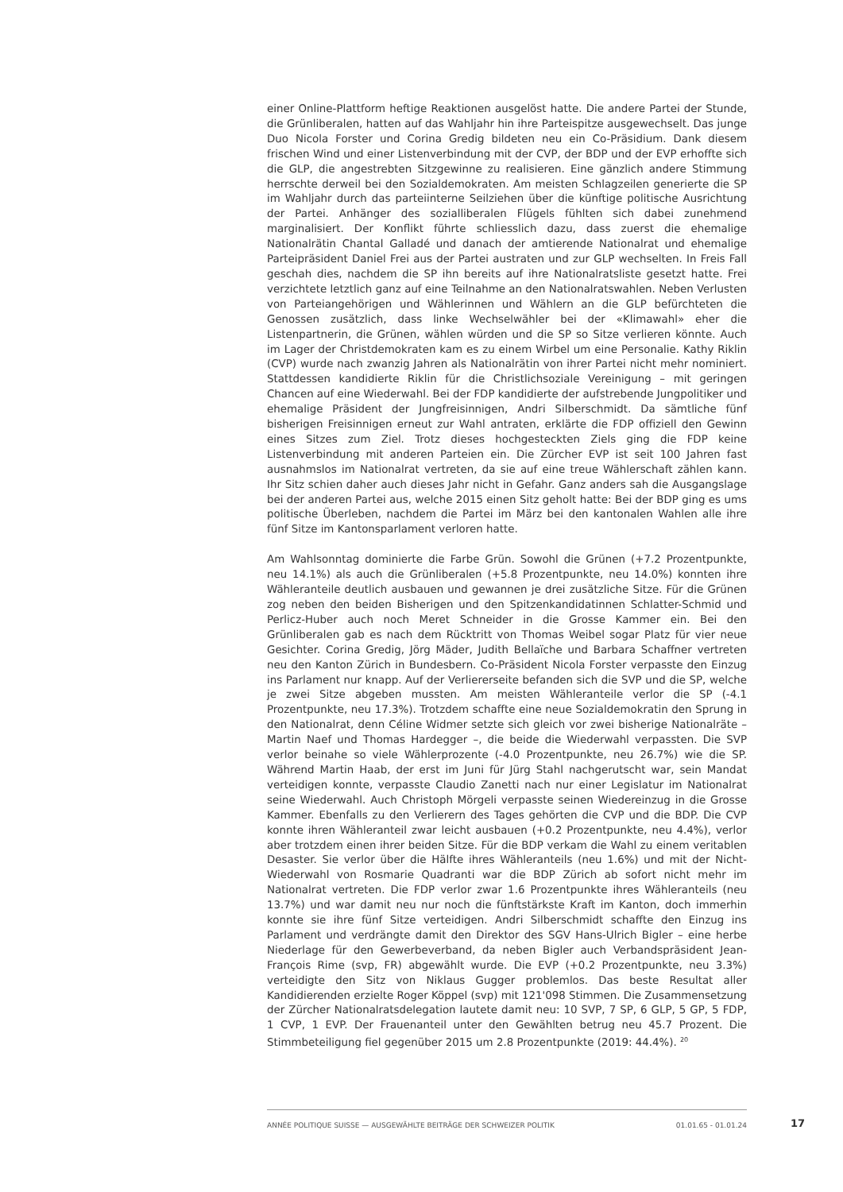einer Online-Plattform heftige Reaktionen ausgelöst hatte. Die andere Partei der Stunde, die Grünliberalen, hatten auf das Wahljahr hin ihre Parteispitze ausgewechselt. Das junge Duo Nicola Forster und Corina Gredig bildeten neu ein Co-Präsidium. Dank diesem frischen Wind und einer Listenverbindung mit der CVP, der BDP und der EVP erhoffte sich die GLP, die angestrebten Sitzgewinne zu realisieren. Eine gänzlich andere Stimmung herrschte derweil bei den Sozialdemokraten. Am meisten Schlagzeilen generierte die SP im Wahljahr durch das parteiinterne Seilziehen über die künftige politische Ausrichtung der Partei. Anhänger des sozialliberalen Flügels fühlten sich dabei zunehmend marginalisiert. Der Konflikt führte schliesslich dazu, dass zuerst die ehemalige Nationalrätin Chantal Galladé und danach der amtierende Nationalrat und ehemalige Parteipräsident Daniel Frei aus der Partei austraten und zur GLP wechselten. In Freis Fall geschah dies, nachdem die SP ihn bereits auf ihre Nationalratsliste gesetzt hatte. Frei verzichtete letztlich ganz auf eine Teilnahme an den Nationalratswahlen. Neben Verlusten von Parteiangehörigen und Wählerinnen und Wählern an die GLP befürchteten die Genossen zusätzlich, dass linke Wechselwähler bei der «Klimawahl» eher die Listenpartnerin, die Grünen, wählen würden und die SP so Sitze verlieren könnte. Auch im Lager der Christdemokraten kam es zu einem Wirbel um eine Personalie. Kathy Riklin (CVP) wurde nach zwanzig Jahren als Nationalrätin von ihrer Partei nicht mehr nominiert. Stattdessen kandidierte Riklin für die Christlichsoziale Vereinigung – mit geringen Chancen auf eine Wiederwahl. Bei der FDP kandidierte der aufstrebende Jungpolitiker und ehemalige Präsident der Jungfreisinnigen, Andri Silberschmidt. Da sämtliche fünf bisherigen Freisinnigen erneut zur Wahl antraten, erklärte die FDP offiziell den Gewinn eines Sitzes zum Ziel. Trotz dieses hochgesteckten Ziels ging die FDP keine Listenverbindung mit anderen Parteien ein. Die Zürcher EVP ist seit 100 Jahren fast ausnahmslos im Nationalrat vertreten, da sie auf eine treue Wählerschaft zählen kann. Ihr Sitz schien daher auch dieses Jahr nicht in Gefahr. Ganz anders sah die Ausgangslage bei der anderen Partei aus, welche 2015 einen Sitz geholt hatte: Bei der BDP ging es ums politische Überleben, nachdem die Partei im März bei den kantonalen Wahlen alle ihre fünf Sitze im Kantonsparlament verloren hatte.
Am Wahlsonntag dominierte die Farbe Grün. Sowohl die Grünen (+7.2 Prozentpunkte, neu 14.1%) als auch die Grünliberalen (+5.8 Prozentpunkte, neu 14.0%) konnten ihre Wähleranteile deutlich ausbauen und gewannen je drei zusätzliche Sitze. Für die Grünen zog neben den beiden Bisherigen und den Spitzenkandidatinnen Schlatter-Schmid und Perlicz-Huber auch noch Meret Schneider in die Grosse Kammer ein. Bei den Grünliberalen gab es nach dem Rücktritt von Thomas Weibel sogar Platz für vier neue Gesichter. Corina Gredig, Jörg Mäder, Judith Bellaïche und Barbara Schaffner vertreten neu den Kanton Zürich in Bundesbern. Co-Präsident Nicola Forster verpasste den Einzug ins Parlament nur knapp. Auf der Verliererseite befanden sich die SVP und die SP, welche je zwei Sitze abgeben mussten. Am meisten Wähleranteile verlor die SP (-4.1 Prozentpunkte, neu 17.3%). Trotzdem schaffte eine neue Sozialdemokratin den Sprung in den Nationalrat, denn Céline Widmer setzte sich gleich vor zwei bisherige Nationalräte – Martin Naef und Thomas Hardegger –, die beide die Wiederwahl verpassten. Die SVP verlor beinahe so viele Wählerprozente (-4.0 Prozentpunkte, neu 26.7%) wie die SP. Während Martin Haab, der erst im Juni für Jürg Stahl nachgerutscht war, sein Mandat verteidigen konnte, verpasste Claudio Zanetti nach nur einer Legislatur im Nationalrat seine Wiederwahl. Auch Christoph Mörgeli verpasste seinen Wiedereinzug in die Grosse Kammer. Ebenfalls zu den Verlierern des Tages gehörten die CVP und die BDP. Die CVP konnte ihren Wähleranteil zwar leicht ausbauen (+0.2 Prozentpunkte, neu 4.4%), verlor aber trotzdem einen ihrer beiden Sitze. Für die BDP verkam die Wahl zu einem veritablen Desaster. Sie verlor über die Hälfte ihres Wähleranteils (neu 1.6%) und mit der Nicht-Wiederwahl von Rosmarie Quadranti war die BDP Zürich ab sofort nicht mehr im Nationalrat vertreten. Die FDP verlor zwar 1.6 Prozentpunkte ihres Wähleranteils (neu 13.7%) und war damit neu nur noch die fünftstärkste Kraft im Kanton, doch immerhin konnte sie ihre fünf Sitze verteidigen. Andri Silberschmidt schaffte den Einzug ins Parlament und verdrängte damit den Direktor des SGV Hans-Ulrich Bigler – eine herbe Niederlage für den Gewerbeverband, da neben Bigler auch Verbandspräsident Jean-François Rime (svp, FR) abgewählt wurde. Die EVP (+0.2 Prozentpunkte, neu 3.3%) verteidigte den Sitz von Niklaus Gugger problemlos. Das beste Resultat aller Kandidierenden erzielte Roger Köppel (svp) mit 121'098 Stimmen. Die Zusammensetzung der Zürcher Nationalratsdelegation lautete damit neu: 10 SVP, 7 SP, 6 GLP, 5 GP, 5 FDP, 1 CVP, 1 EVP. Der Frauenanteil unter den Gewählten betrug neu 45.7 Prozent. Die Stimmbeteiligung fiel gegenüber 2015 um 2.8 Prozentpunkte (2019: 44.4%). <sup>20</sup>
ANNÉE POLITIQUE SUISSE — AUSGEWÄHLTE BEITRÄGE DER SCHWEIZER POLITIK 01.01.65 - 01.01.24
17